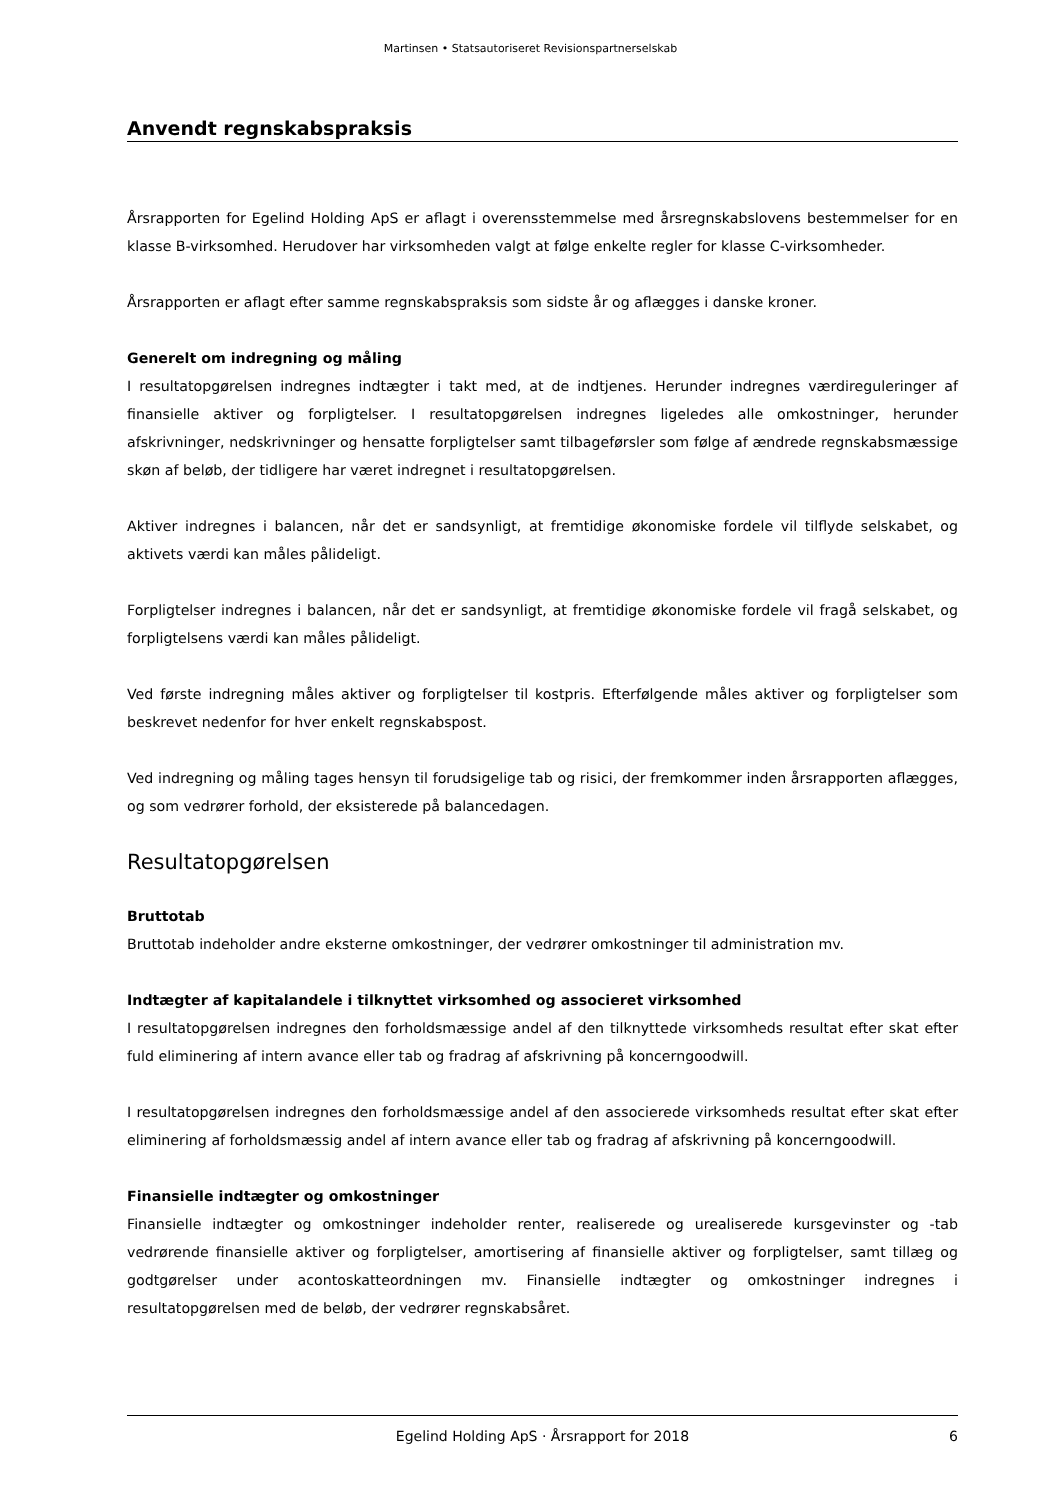Martinsen • Statsautoriseret Revisionspartnerselskab
Anvendt regnskabspraksis
Årsrapporten for Egelind Holding ApS er aflagt i overensstemmelse med årsregnskabslovens bestemmelser for en klasse B-virksomhed. Herudover har virksomheden valgt at følge enkelte regler for klasse C-virksomheder.
Årsrapporten er aflagt efter samme regnskabspraksis som sidste år og aflægges i danske kroner.
Generelt om indregning og måling
I resultatopgørelsen indregnes indtægter i takt med, at de indtjenes. Herunder indregnes værdireguleringer af finansielle aktiver og forpligtelser. I resultatopgørelsen indregnes ligeledes alle omkostninger, herunder afskrivninger, nedskrivninger og hensatte forpligtelser samt tilbageførsler som følge af ændrede regnskabsmæssige skøn af beløb, der tidligere har været indregnet i resultatopgørelsen.
Aktiver indregnes i balancen, når det er sandsynligt, at fremtidige økonomiske fordele vil tilflyde selskabet, og aktivets værdi kan måles pålideligt.
Forpligtelser indregnes i balancen, når det er sandsynligt, at fremtidige økonomiske fordele vil fragå selskabet, og forpligtelsens værdi kan måles pålideligt.
Ved første indregning måles aktiver og forpligtelser til kostpris. Efterfølgende måles aktiver og forpligtelser som beskrevet nedenfor for hver enkelt regnskabspost.
Ved indregning og måling tages hensyn til forudsigelige tab og risici, der fremkommer inden årsrapporten aflægges, og som vedrører forhold, der eksisterede på balancedagen.
Resultatopgørelsen
Bruttotab
Bruttotab indeholder andre eksterne omkostninger, der vedrører omkostninger til administration mv.
Indtægter af kapitalandele i tilknyttet virksomhed og associeret virksomhed
I resultatopgørelsen indregnes den forholdsmæssige andel af den tilknyttede virksomheds resultat efter skat efter fuld eliminering af intern avance eller tab og fradrag af afskrivning på koncerngoodwill.
I resultatopgørelsen indregnes den forholdsmæssige andel af den associerede virksomheds resultat efter skat efter eliminering af forholdsmæssig andel af intern avance eller tab og fradrag af afskrivning på koncerngoodwill.
Finansielle indtægter og omkostninger
Finansielle indtægter og omkostninger indeholder renter, realiserede og urealiserede kursgevinster og -tab vedrørende finansielle aktiver og forpligtelser, amortisering af finansielle aktiver og forpligtelser, samt tillæg og godtgørelser under acontoskatteordningen mv. Finansielle indtægter og omkostninger indregnes i resultatopgørelsen med de beløb, der vedrører regnskabsåret.
Egelind Holding ApS · Årsrapport for 2018 6